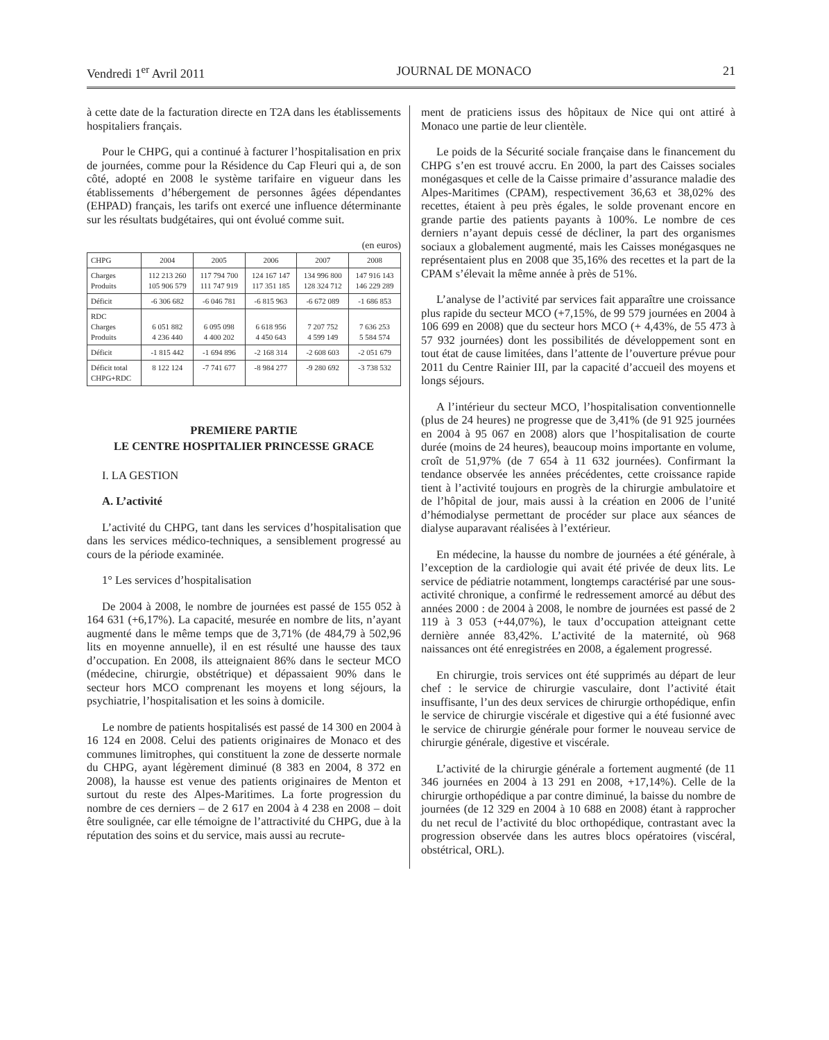Vendredi 1<sup>er</sup> Avril 2011 JOURNAL DE MONACO 21
à cette date de la facturation directe en T2A dans les établissements hospitaliers français.
Pour le CHPG, qui a continué à facturer l’hospitalisation en prix de journées, comme pour la Résidence du Cap Fleuri qui a, de son côté, adopté en 2008 le système tarifaire en vigueur dans les établissements d’hébergement de personnes âgées dépendantes (EHPAD) français, les tarifs ont exercé une influence déterminante sur les résultats budgétaires, qui ont évolué comme suit.
(en euros)
| CHPG | 2004 | 2005 | 2006 | 2007 | 2008 |
| Charges Produits | 112 213 260 105 906 579 | 117 794 700 111 747 919 | 124 167 147 117 351 185 | 134 996 800 128 324 712 | 147 916 143 146 229 289 |
| Déficit | -6 306 682 | -6 046 781 | -6 815 963 | -6 672 089 | -1 686 853 |
| RDC Charges Produits | 6 051 882 4 236 440 | 6 095 098 4 400 202 | 6 618 956 4 450 643 | 7 207 752 4 599 149 | 7 636 253 5 584 574 |
| Déficit | -1 815 442 | -1 694 896 | -2 168 314 | -2 608 603 | -2 051 679 |
| Déficit total CHPG+RDC | 8 122 124 | -7 741 677 | -8 984 277 | -9 280 692 | -3 738 532 |
PREMIERE PARTIE
LE CENTRE HOSPITALIER PRINCESSE GRACE
I. LA GESTION
A. L’activité
L’activité du CHPG, tant dans les services d’hospitalisation que dans les services médico-techniques, a sensiblement progressé au cours de la période examinée.
1° Les services d’hospitalisation
De 2004 à 2008, le nombre de journées est passé de 155 052 à 164 631 (+6,17%). La capacité, mesurée en nombre de lits, n’ayant augmenté dans le même temps que de 3,71% (de 484,79 à 502,96 lits en moyenne annuelle), il en est résulté une hausse des taux d’occupation. En 2008, ils atteignaient 86% dans le secteur MCO (médecine, chirurgie, obstétrique) et dépassaient 90% dans le secteur hors MCO comprenant les moyens et long séjours, la psychiatrie, l’hospitalisation et les soins à domicile.
Le nombre de patients hospitalisés est passé de 14 300 en 2004 à 16 124 en 2008. Celui des patients originaires de Monaco et des communes limitrophes, qui constituent la zone de desserte normale du CHPG, ayant légèrement diminué (8 383 en 2004, 8 372 en 2008), la hausse est venue des patients originaires de Menton et surtout du reste des Alpes-Maritimes. La forte progression du nombre de ces derniers – de 2 617 en 2004 à 4 238 en 2008 – doit être soulignée, car elle témoigne de l’attractivité du CHPG, due à la réputation des soins et du service, mais aussi au recrute-
ment de praticiens issus des hôpitaux de Nice qui ont attiré à Monaco une partie de leur clientèle.
Le poids de la Sécurité sociale française dans le financement du CHPG s’en est trouvé accru. En 2000, la part des Caisses sociales monégasques et celle de la Caisse primaire d’assurance maladie des Alpes-Maritimes (CPAM), respectivement 36,63 et 38,02% des recettes, étaient à peu près égales, le solde provenant encore en grande partie des patients payants à 100%. Le nombre de ces derniers n’ayant depuis cessé de décliner, la part des organismes sociaux a globalement augmenté, mais les Caisses monégasques ne représentaient plus en 2008 que 35,16% des recettes et la part de la CPAM s’élevait la même année à près de 51%.
L’analyse de l’activité par services fait apparaître une croissance plus rapide du secteur MCO (+7,15%, de 99 579 journées en 2004 à 106 699 en 2008) que du secteur hors MCO (+ 4,43%, de 55 473 à 57 932 journées) dont les possibilités de développement sont en tout état de cause limitées, dans l’attente de l’ouverture prévue pour 2011 du Centre Rainier III, par la capacité d’accueil des moyens et longs séjours.
A l’intérieur du secteur MCO, l’hospitalisation conventionnelle (plus de 24 heures) ne progresse que de 3,41% (de 91 925 journées en 2004 à 95 067 en 2008) alors que l’hospitalisation de courte durée (moins de 24 heures), beaucoup moins importante en volume, croît de 51,97% (de 7 654 à 11 632 journées). Confirmant la tendance observée les années précédentes, cette croissance rapide tient à l’activité toujours en progrès de la chirurgie ambulatoire et de l’hôpital de jour, mais aussi à la création en 2006 de l’unité d’hémodialyse permettant de procéder sur place aux séances de dialyse auparavant réalisées à l’extérieur.
En médecine, la hausse du nombre de journées a été générale, à l’exception de la cardiologie qui avait été privée de deux lits. Le service de pédiatrie notamment, longtemps caractérisé par une sous-activité chronique, a confirmé le redressement amorcé au début des années 2000 : de 2004 à 2008, le nombre de journées est passé de 2 119 à 3 053 (+44,07%), le taux d’occupation atteignant cette dernière année 83,42%. L’activité de la maternité, où 968 naissances ont été enregistrées en 2008, a également progressé.
En chirurgie, trois services ont été supprimés au départ de leur chef : le service de chirurgie vasculaire, dont l’activité était insuffisante, l’un des deux services de chirurgie orthopédique, enfin le service de chirurgie viscérale et digestive qui a été fusionné avec le service de chirurgie générale pour former le nouveau service de chirurgie générale, digestive et viscérale.
L’activité de la chirurgie générale a fortement augmenté (de 11 346 journées en 2004 à 13 291 en 2008, +17,14%). Celle de la chirurgie orthopédique a par contre diminué, la baisse du nombre de journées (de 12 329 en 2004 à 10 688 en 2008) étant à rapprocher du net recul de l’activité du bloc orthopédique, contrastant avec la progression observée dans les autres blocs opératoires (viscéral, obstétrical, ORL).